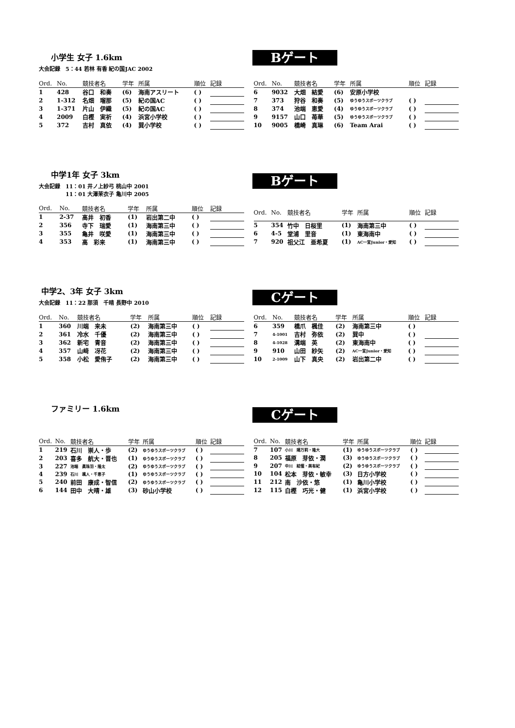Bゲート
小学生 女子 1.6km
大会記録　5：44 若林 有香 紀の国JAC 2002
| Ord. | No. | 競技者名 | 学年 | 所属 | 順位 | 記録 |
| --- | --- | --- | --- | --- | --- | --- |
| 1 | 428 | 谷口 和奏 | (6) | 海南アスリート | ( ) | |
| 2 | 1-312 | 名畑 瑠那 | (5) | 紀の国AC | ( ) | |
| 3 | 1-371 | 片山 伊織 | (5) | 紀の国AC | ( ) | |
| 4 | 2009 | 白樫 実祈 | (4) | 浜宮小学校 | ( ) | |
| 5 | 372 | 吉村 真依 | (4) | 巽小学校 | ( ) | |
| Ord. | No. | 競技者名 | 学年 | 所属 | 順位 | 記録 |
| --- | --- | --- | --- | --- | --- | --- |
| 6 | 9032 | 大畑 結愛 | (6) | 安原小学校 | | |
| 7 | 373 | 狩谷 和奏 | (5) | ゆうゆうスポーツクラブ | ( ) | |
| 8 | 374 | 池端 恵愛 | (4) | ゆうゆうスポーツクラブ | ( ) | |
| 9 | 9157 | 山口 苺華 | (5) | ゆうゆうスポーツクラブ | ( ) | |
| 10 | 9005 | 橋崎 真琳 | (6) | Team Arai | ( ) | |
Bゲート
中学1年 女子 3km
大会記録　11：01 井ノ上紗弓 桃山中 2001
　　　　　11：01 大澤茉衣子 亀川中 2005
| Ord. | No. | 競技者名 | 学年 | 所属 | 順位 | 記録 |
| --- | --- | --- | --- | --- | --- | --- |
| 1 | 2-37 | 高井 初香 | (1) | 岩出第二中 | ( ) | |
| 2 | 356 | 寺下 瑞愛 | (1) | 海南第三中 | ( ) | |
| 3 | 355 | 亀井 咲愛 | (1) | 海南第三中 | ( ) | |
| 4 | 353 | 高 彩来 | (1) | 海南第三中 | ( ) | |
| Ord. | No. | 競技者名 | 学年 | 所属 | 順位 | 記録 |
| --- | --- | --- | --- | --- | --- | --- |
| 5 | 354 | 竹中 日桜里 | (1) | 海南第三中 | ( ) | |
| 6 | 4-5 | 堂浦 里音 | (1) | 東海南中 | ( ) | |
| 7 | 920 | 祖父江 亜希夏 | (1) | AC一宮Junior・愛知 | ( ) | |
Cゲート
中学2、3年 女子 3km
大会記録　11：22 那須　千晴 長野中 2010
| Ord. | No. | 競技者名 | 学年 | 所属 | 順位 | 記録 |
| --- | --- | --- | --- | --- | --- | --- |
| 1 | 360 | 川端 来未 | (2) | 海南第三中 | ( ) | |
| 2 | 361 | 冷水 千優 | (2) | 海南第三中 | ( ) | |
| 3 | 362 | 新宅 青音 | (2) | 海南第三中 | ( ) | |
| 4 | 357 | 山﨑 冴花 | (2) | 海南第三中 | ( ) | |
| 5 | 358 | 小松 愛侑子 | (2) | 海南第三中 | ( ) | |
| Ord. | No. | 競技者名 | 学年 | 所属 | 順位 | 記録 |
| --- | --- | --- | --- | --- | --- | --- |
| 6 | 359 | 橋爪 楓佳 | (2) | 海南第三中 | ( ) | |
| 7 | 4-1001 | 吉村 弥依 | (2) | 巽中 | ( ) | |
| 8 | 4-1028 | 溝端 英 | (2) | 東海南中 | ( ) | |
| 9 | 910 | 山田 紗矢 | (2) | AC一宮Junior・愛知 | ( ) | |
| 10 | 2-1009 | 山下 真央 | (2) | 岩出第二中 | ( ) | |
Cゲート
ファミリー 1.6km
| Ord. | No. | 競技者名 | 学年 | 所属 | 順位 | 記録 |
| --- | --- | --- | --- | --- | --- | --- |
| 1 | 219 | 石川 崇人・歩 | (2) | ゆうゆうスポーツクラブ | ( ) | |
| 2 | 203 | 喜多 航大・晋也 | (1) | ゆうゆうスポーツクラブ | ( ) | |
| 3 | 227 | 池端 眞珠羽・隆太 | (2) | ゆうゆうスポーツクラブ | ( ) | |
| 4 | 239 | 石川 颯人・千恵子 | (1) | ゆうゆうスポーツクラブ | ( ) | |
| 5 | 240 | 前田 康成・智信 | (2) | ゆうゆうスポーツクラブ | ( ) | |
| 6 | 144 | 田中 大晴・雄 | (3) | 砂山小学校 | ( ) | |
| Ord. | No. | 競技者名 | 学年 | 所属 | 順位 | 記録 |
| --- | --- | --- | --- | --- | --- | --- |
| 7 | 107 | 小川 陽万莉・隆大 | (1) | ゆうゆうスポーツクラブ | ( ) | |
| 8 | 205 | 福原 芽依・潤 | (3) | ゆうゆうスポーツクラブ | ( ) | |
| 9 | 207 | 中川 結惺・美有紀 | (2) | ゆうゆうスポーツクラブ | ( ) | |
| 10 | 104 | 松本 芽依・敏幸 | (3) | 日方小学校 | ( ) | |
| 11 | 212 | 南 沙依・悠 | (1) | 亀川小学校 | ( ) | |
| 12 | 115 | 白樫 巧光・健 | (1) | 浜宮小学校 | ( ) | |